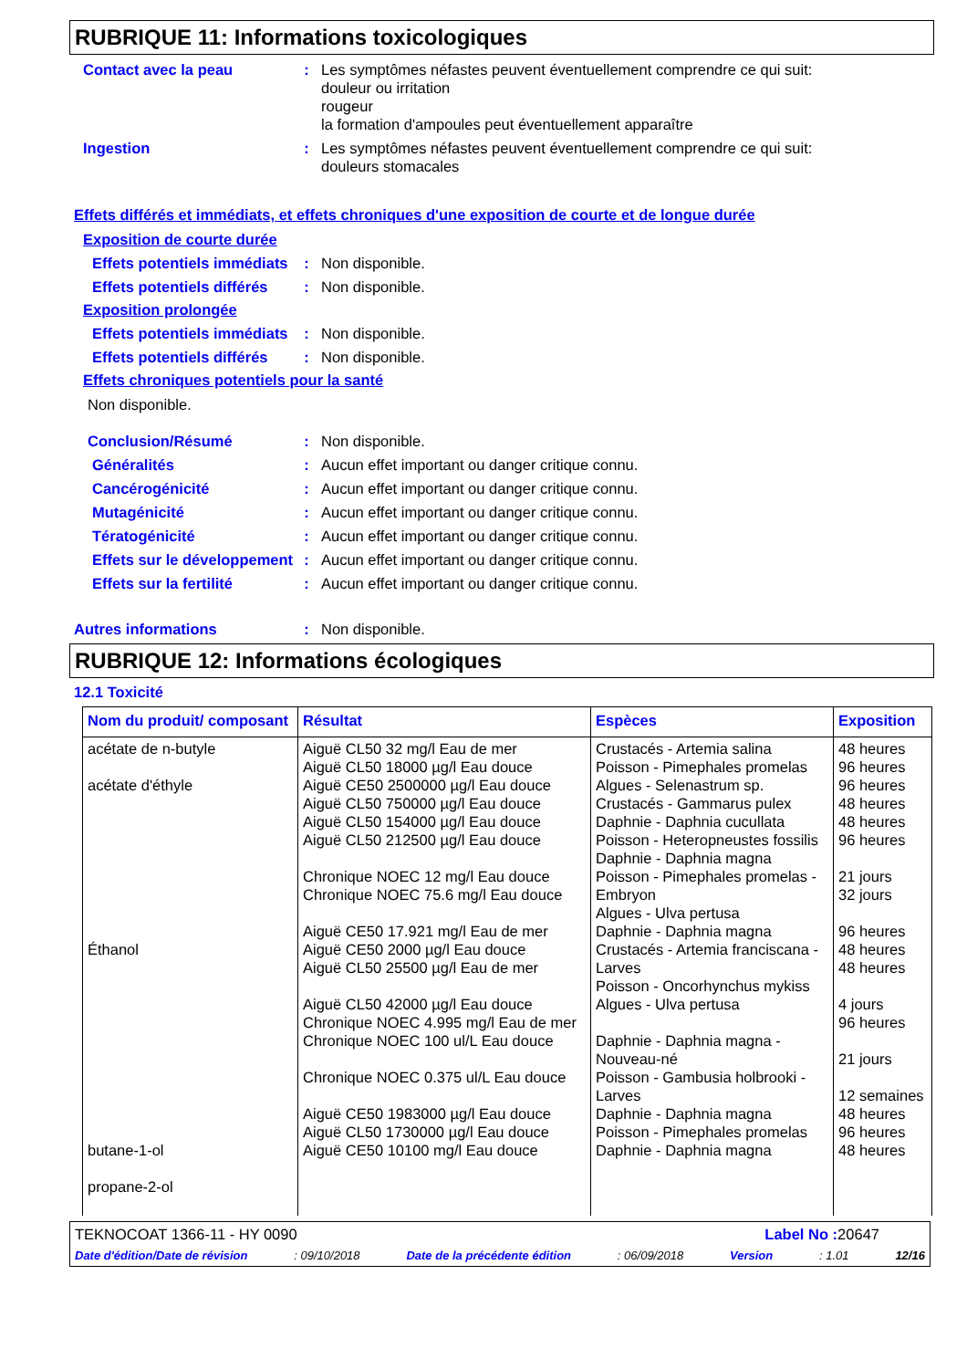RUBRIQUE 11: Informations toxicologiques
Contact avec la peau : Les symptômes néfastes peuvent éventuellement comprendre ce qui suit:
douleur ou irritation
rougeur
la formation d'ampoules peut éventuellement apparaître
Ingestion : Les symptômes néfastes peuvent éventuellement comprendre ce qui suit:
douleurs stomacales
Effets différés et immédiats, et effets chroniques d'une exposition de courte et de longue durée
Exposition de courte durée
Effets potentiels immédiats
: Non disponible.
Effets potentiels différés
: Non disponible.
Exposition prolongée
Effets potentiels immédiats
: Non disponible.
Effets potentiels différés
: Non disponible.
Effets chroniques potentiels pour la santé
Non disponible.
Conclusion/Résumé : Non disponible.
Généralités : Aucun effet important ou danger critique connu.
Cancérogénicité : Aucun effet important ou danger critique connu.
Mutagénicité : Aucun effet important ou danger critique connu.
Tératogénicité : Aucun effet important ou danger critique connu.
Effets sur le développement
: Aucun effet important ou danger critique connu.
Effets sur la fertilité
: Aucun effet important ou danger critique connu.
Autres informations : Non disponible.
RUBRIQUE 12: Informations écologiques
12.1 Toxicité
| Nom du produit/ composant | Résultat | Espèces | Exposition |
| --- | --- | --- | --- |
| acétate de n-butyle acétate d'éthyle Éthanol butane-1-ol propane-2-ol | Aiguë CL50 32 mg/l Eau de mer Aiguë CL50 18000 µg/l Eau douce Aiguë CE50 2500000 µg/l Eau douce Aiguë CL50 750000 µg/l Eau douce Aiguë CL50 154000 µg/l Eau douce Aiguë CL50 212500 µg/l Eau douce Chronique NOEC 12 mg/l Eau douce Chronique NOEC 75.6 mg/l Eau douce Aiguë CE50 17.921 mg/l Eau de mer Aiguë CE50 2000 µg/l Eau douce Aiguë CL50 25500 µg/l Eau de mer Aiguë CL50 42000 µg/l Eau douce Chronique NOEC 4.995 mg/l Eau de mer Chronique NOEC 100 ul/L Eau douce Chronique NOEC 0.375 ul/L Eau douce Aiguë CE50 1983000 µg/l Eau douce Aiguë CL50 1730000 µg/l Eau douce Aiguë CE50 10100 mg/l Eau douce | Crustacés - Artemia salina Poisson - Pimephales promelas Algues - Selenastrum sp. Crustacés - Gammarus pulex Daphnie - Daphnia cucullata Poisson - Heteropneustes fossilis Daphnie - Daphnia magna Poisson - Pimephales promelas - Embryon Algues - Ulva pertusa Daphnie - Daphnia magna Crustacés - Artemia franciscana - Larves Poisson - Oncorhynchus mykiss Algues - Ulva pertusa Daphnie - Daphnia magna - Nouveau-né Poisson - Gambusia holbrooki - Larves Daphnie - Daphnia magna Poisson - Pimephales promelas Daphnie - Daphnia magna | 48 heures 96 heures 96 heures 48 heures 48 heures 96 heures 21 jours 32 jours 96 heures 48 heures 48 heures 4 jours 96 heures 21 jours 12 semaines 48 heures 96 heures 48 heures |
TEKNOCOAT 1366-11 - HY 0090 Label No : 20647
Date d'édition/Date de révision: 09/10/2018 Date de la précédente édition: 06/09/2018 Version: 1.01 12/16